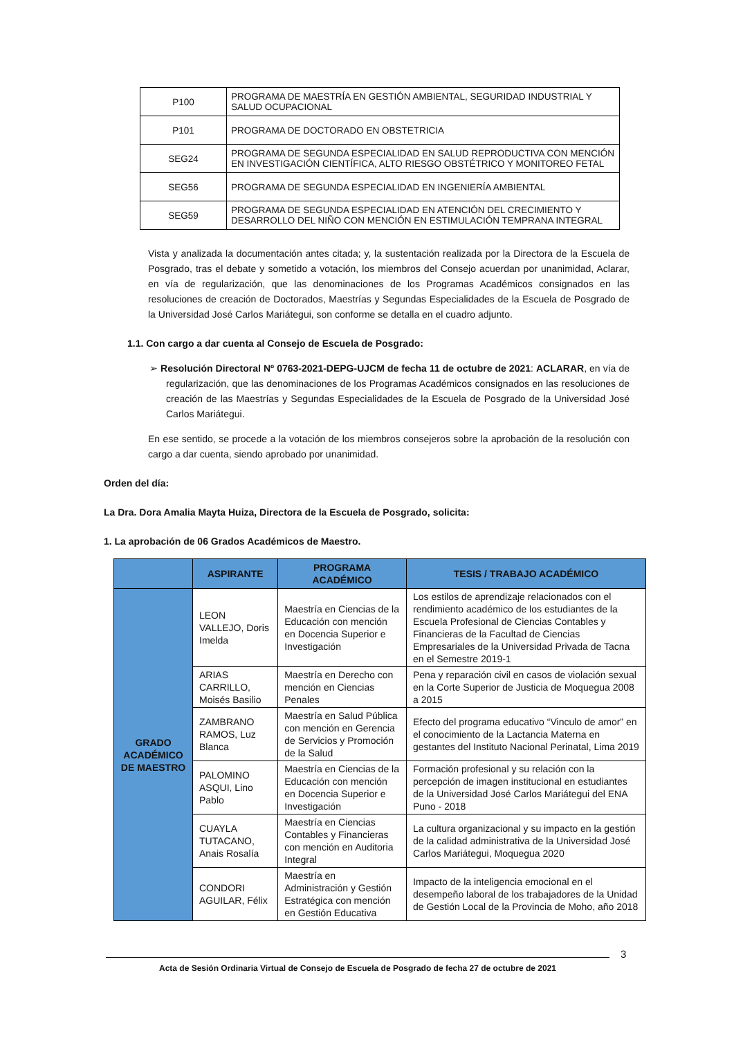| P100 | PROGRAMA DE MAESTRÍA EN GESTIÓN AMBIENTAL, SEGURIDAD INDUSTRIAL Y SALUD OCUPACIONAL |
| P101 | PROGRAMA DE DOCTORADO EN OBSTETRICIA |
| SEG24 | PROGRAMA DE SEGUNDA ESPECIALIDAD EN SALUD REPRODUCTIVA CON MENCIÓN EN INVESTIGACIÓN CIENTÍFICA, ALTO RIESGO OBSTÉTRICO Y MONITOREO FETAL |
| SEG56 | PROGRAMA DE SEGUNDA ESPECIALIDAD EN INGENIERÍA AMBIENTAL |
| SEG59 | PROGRAMA DE SEGUNDA ESPECIALIDAD EN ATENCIÓN DEL CRECIMIENTO Y DESARROLLO DEL NIÑO CON MENCIÓN EN ESTIMULACIÓN TEMPRANA INTEGRAL |
Vista y analizada la documentación antes citada; y, la sustentación realizada por la Directora de la Escuela de Posgrado, tras el debate y sometido a votación, los miembros del Consejo acuerdan por unanimidad, Aclarar, en vía de regularización, que las denominaciones de los Programas Académicos consignados en las resoluciones de creación de Doctorados, Maestrías y Segundas Especialidades de la Escuela de Posgrado de la Universidad José Carlos Mariátegui, son conforme se detalla en el cuadro adjunto.
1.1. Con cargo a dar cuenta al Consejo de Escuela de Posgrado:
➢ Resolución Directoral Nº 0763-2021-DEPG-UJCM de fecha 11 de octubre de 2021: ACLARAR, en vía de regularización, que las denominaciones de los Programas Académicos consignados en las resoluciones de creación de las Maestrías y Segundas Especialidades de la Escuela de Posgrado de la Universidad José Carlos Mariátegui.
En ese sentido, se procede a la votación de los miembros consejeros sobre la aprobación de la resolución con cargo a dar cuenta, siendo aprobado por unanimidad.
Orden del día:
La Dra. Dora Amalia Mayta Huiza, Directora de la Escuela de Posgrado, solicita:
1. La aprobación de 06 Grados Académicos de Maestro.
| | ASPIRANTE | PROGRAMA ACADÉMICO | TESIS / TRABAJO ACADÉMICO |
| --- | --- | --- | --- |
| GRADO ACADÉMICO DE MAESTRO | LEON VALLEJO, Doris Imelda | Maestría en Ciencias de la Educación con mención en Docencia Superior e Investigación | Los estilos de aprendizaje relacionados con el rendimiento académico de los estudiantes de la Escuela Profesional de Ciencias Contables y Financieras de la Facultad de Ciencias Empresariales de la Universidad Privada de Tacna en el Semestre 2019-1 |
| | ARIAS CARRILLO, Moisés Basilio | Maestría en Derecho con mención en Ciencias Penales | Pena y reparación civil en casos de violación sexual en la Corte Superior de Justicia de Moquegua 2008 a 2015 |
| | ZAMBRANO RAMOS, Luz Blanca | Maestría en Salud Pública con mención en Gerencia de Servicios y Promoción de la Salud | Efecto del programa educativo “Vinculo de amor” en el conocimiento de la Lactancia Materna en gestantes del Instituto Nacional Perinatal, Lima 2019 |
| | PALOMINO ASQUI, Lino Pablo | Maestría en Ciencias de la Educación con mención en Docencia Superior e Investigación | Formación profesional y su relación con la percepción de imagen institucional en estudiantes de la Universidad José Carlos Mariátegui del ENA Puno - 2018 |
| | CUAYLA TUTACANO, Anais Rosalía | Maestría en Ciencias Contables y Financieras con mención en Auditoria Integral | La cultura organizacional y su impacto en la gestión de la calidad administrativa de la Universidad José Carlos Mariátegui, Moquegua 2020 |
| | CONDORI AGUILAR, Félix | Maestría en Administración y Gestión Estratégica con mención en Gestión Educativa | Impacto de la inteligencia emocional en el desempeño laboral de los trabajadores de la Unidad de Gestión Local de la Provincia de Moho, año 2018 |
3
Acta de Sesión Ordinaria Virtual de Consejo de Escuela de Posgrado de fecha 27 de octubre de 2021